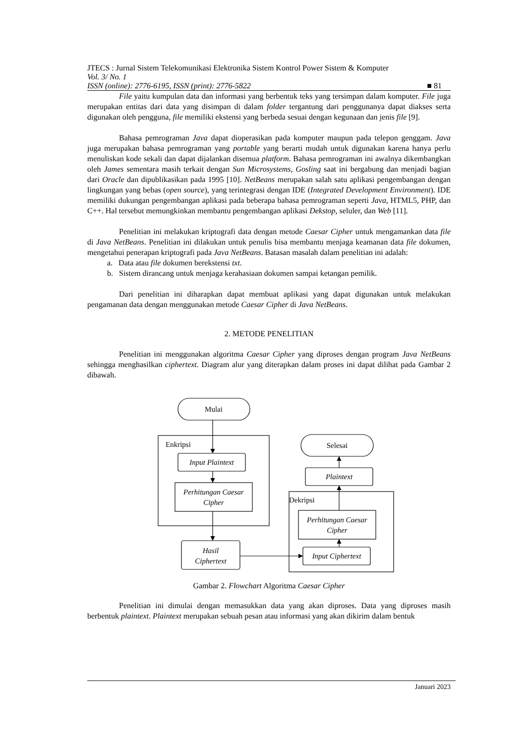JTECS : Jurnal Sistem Telekomunikasi Elektronika Sistem Kontrol Power Sistem & Komputer
Vol. 3/ No. 1
ISSN (online): 2776-6195, ISSN (print): 2776-5822 ■ 81
File yaitu kumpulan data dan informasi yang berbentuk teks yang tersimpan dalam komputer. File juga merupakan entitas dari data yang disimpan di dalam folder tergantung dari penggunanya dapat diakses serta digunakan oleh pengguna, file memiliki ekstensi yang berbeda sesuai dengan kegunaan dan jenis file [9].
Bahasa pemrograman Java dapat dioperasikan pada komputer maupun pada telepon genggam. Java juga merupakan bahasa pemrograman yang portable yang berarti mudah untuk digunakan karena hanya perlu menuliskan kode sekali dan dapat dijalankan disemua platform. Bahasa pemrograman ini awalnya dikembangkan oleh James sementara masih terkait dengan Sun Microsystems, Gosling saat ini bergabung dan menjadi bagian dari Oracle dan dipublikasikan pada 1995 [10]. NetBeans merupakan salah satu aplikasi pengembangan dengan lingkungan yang bebas (open source), yang terintegrasi dengan IDE (Integrated Development Environment). IDE memiliki dukungan pengembangan aplikasi pada beberapa bahasa pemrograman seperti Java, HTML5, PHP, dan C++. Hal tersebut memungkinkan membantu pengembangan aplikasi Dekstop, seluler, dan Web [11].
Penelitian ini melakukan kriptografi data dengan metode Caesar Cipher untuk mengamankan data file di Java NetBeans. Penelitian ini dilakukan untuk penulis bisa membantu menjaga keamanan data file dokumen, mengetahui penerapan kriptografi pada Java NetBeans. Batasan masalah dalam penelitian ini adalah:
a. Data atau file dokumen berekstensi txt.
b. Sistem dirancang untuk menjaga kerahasiaan dokumen sampai ketangan pemilik.
Dari penelitian ini diharapkan dapat membuat aplikasi yang dapat digunakan untuk melakukan pengamanan data dengan menggunakan metode Caesar Cipher di Java NetBeans.
2. METODE PENELITIAN
Penelitian ini menggunakan algoritma Caesar Cipher yang diproses dengan program Java NetBeans sehingga menghasilkan ciphertext. Diagram alur yang diterapkan dalam proses ini dapat dilihat pada Gambar 2 dibawah.
Mulai
Enkripsi
Input Plaintext
Perhitungan Caesar
Cipher
Hasil
Ciphertext
Selesai
Plaintext
Dekripsi
Perhitungan Caesar
Cipher
Input Ciphertext
Gambar 2. Flowchart Algoritma Caesar Cipher
Penelitian ini dimulai dengan memasukkan data yang akan diproses. Data yang diproses masih berbentuk plaintext. Plaintext merupakan sebuah pesan atau informasi yang akan dikirim dalam bentuk
Januari 2023